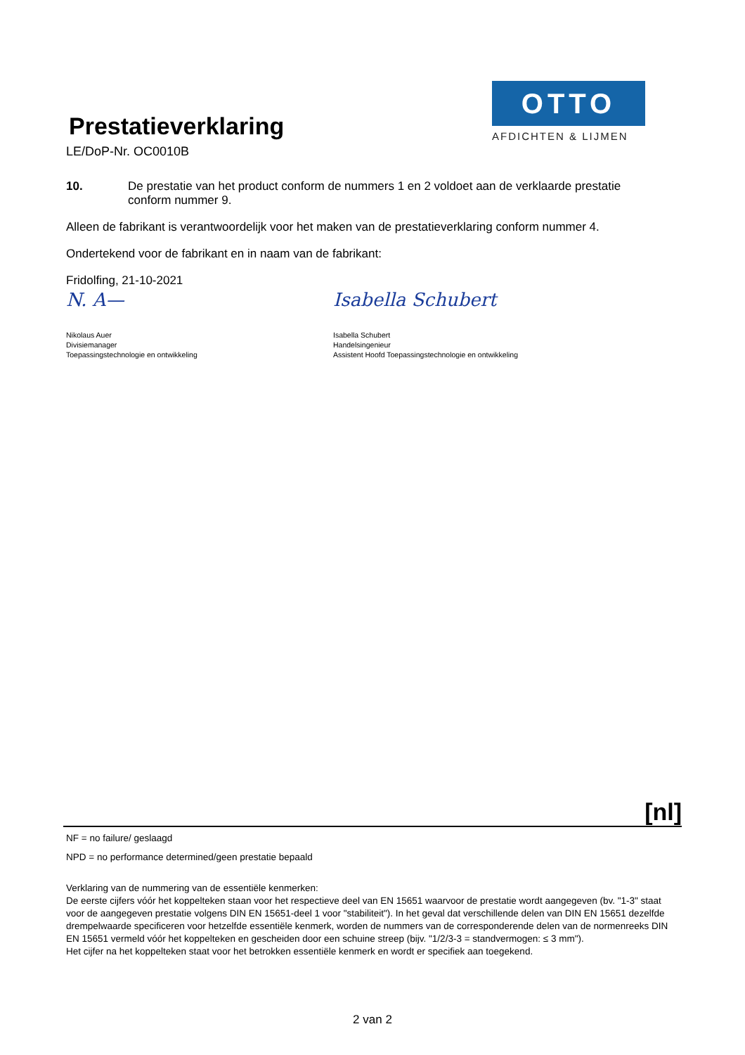Prestatieverklaring
LE/DoP-Nr. OC0010B
OTTO
AFDICHTEN & LIJMEN
10. De prestatie van het product conform de nummers 1 en 2 voldoet aan de verklaarde prestatie conform nummer 9.
Alleen de fabrikant is verantwoordelijk voor het maken van de prestatieverklaring conform nummer 4.
Ondertekend voor de fabrikant en in naam van de fabrikant:
Fridolfing, 21-10-2021
N. A—
Nikolaus Auer
Divisiemanager
Toepassingstechnologie en ontwikkeling
Isabella Schubert
Isabella Schubert
Handelsingenieur
Assistent Hoofd Toepassingstechnologie en ontwikkeling
[nl]
NF = no failure/ geslaagd
NPD = no performance determined/geen prestatie bepaald
Verklaring van de nummering van de essentiële kenmerken:
De eerste cijfers vóór het koppelteken staan voor het respectieve deel van EN 15651 waarvoor de prestatie wordt aangegeven (bv. "1-3" staat voor de aangegeven prestatie volgens DIN EN 15651-deel 1 voor "stabiliteit"). In het geval dat verschillende delen van DIN EN 15651 dezelfde drempelwaarde specificeren voor hetzelfde essentiële kenmerk, worden de nummers van de corresponderende delen van de normenreeks DIN EN 15651 vermeld vóór het koppelteken en gescheiden door een schuine streep (bijv. "1/2/3-3 = standvermogen: ≤ 3 mm").
Het cijfer na het koppelteken staat voor het betrokken essentiële kenmerk en wordt er specifiek aan toegekend.
2 van 2